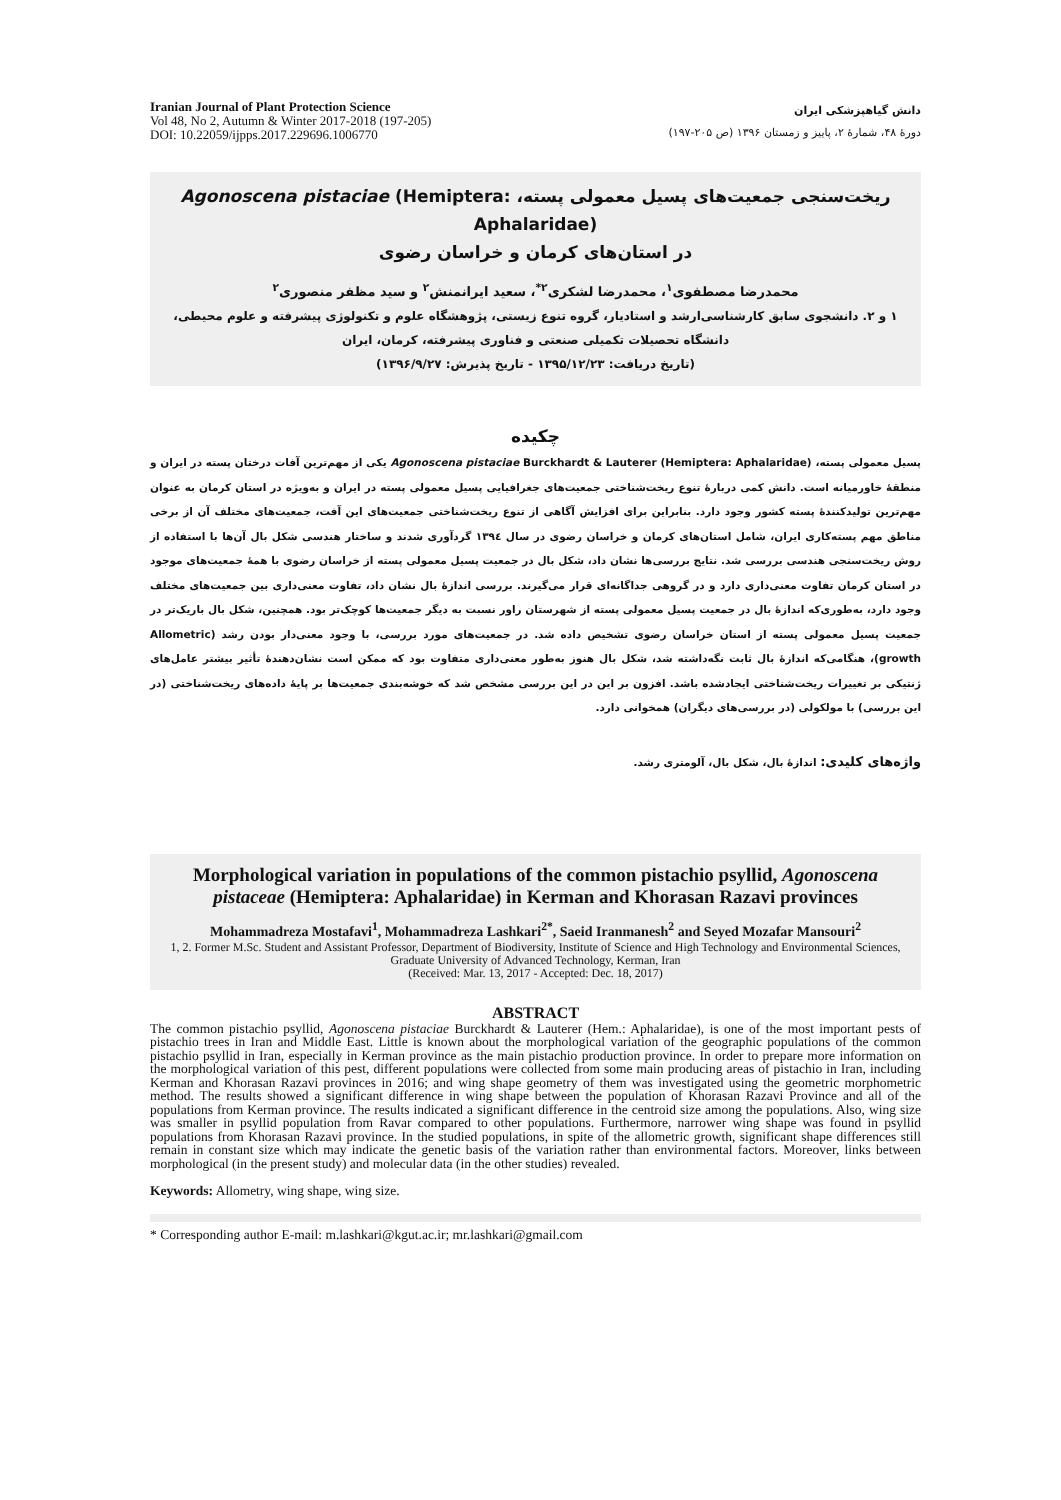Iranian Journal of Plant Protection Science
Vol 48, No 2, Autumn & Winter 2017-2018 (197-205)
DOI: 10.22059/ijpps.2017.229696.1006770
دانش گیاهپزشکی ایران
دورهٔ ۴۸، شمارهٔ ۲، پاییز و زمستان ۱۳۹۶ (ص ۲۰۵-۱۹۷)
ریخت‌سنجی جمعیت‌های پسیل معمولی پسته، Agonoscena pistaciae (Hemiptera: Aphalaridae)
در استان‌های کرمان و خراسان رضوی
محمدرضا مصطفوی<sup>۱</sup>، محمدرضا لشکری<sup>۲*</sup>، سعید ایرانمنش<sup>۲</sup> و سید مظفر منصوری<sup>۲</sup>
۱ و ۲. دانشجوی سابق کارشناسی‌ارشد و استادیار، گروه تنوع زیستی، پژوهشگاه علوم و تکنولوژی پیشرفته و علوم محیطی،
دانشگاه تحصیلات تکمیلی صنعتی و فناوری پیشرفته، کرمان، ایران
(تاریخ دریافت: ۱۳۹۵/۱۲/۲۳ - تاریخ پذیرش: ۱۳۹۶/۹/۲۷)
چکیده
پسیل معمولی پسته، Agonoscena pistaciae Burckhardt & Lauterer (Hemiptera: Aphalaridae) یکی از مهم‌ترین آفات درختان پسته در ایران و منطقهٔ خاورمیانه است. دانش کمی دربارهٔ تنوع ریخت‌شناختی جمعیت‌های جغرافیایی پسیل معمولی پسته در ایران و به‌ویژه در استان کرمان به عنوان مهم‌ترین تولیدکنندهٔ پسته کشور وجود دارد. بنابراین برای افزایش آگاهی از تنوع ریخت‌شناختی جمعیت‌های این آفت، جمعیت‌های مختلف آن از برخی مناطق مهم پسته‌کاری ایران، شامل استان‌های کرمان و خراسان رضوی در سال ۱۳۹٤ گردآوری شدند و ساختار هندسی شکل بال آن‌ها با استفاده از روش ریخت‌سنجی هندسی بررسی شد. نتایج بررسی‌ها نشان داد، شکل بال در جمعیت پسیل معمولی پسته از خراسان رضوی با همهٔ جمعیت‌های موجود در استان کرمان تفاوت معنی‌داری دارد و در گروهی جداگانه‌ای قرار می‌گیرند. بررسی اندازهٔ بال نشان داد، تفاوت معنی‌داری بین جمعیت‌های مختلف وجود دارد، به‌طوری‌که اندازهٔ بال در جمعیت پسیل معمولی پسته از شهرستان راور نسبت به دیگر جمعیت‌ها کوچک‌تر بود. همچنین، شکل بال باریک‌تر در جمعیت پسیل معمولی پسته از استان خراسان رضوی تشخیص داده شد. در جمعیت‌های مورد بررسی، با وجود معنی‌دار بودن رشد (Allometric growth)، هنگامی‌که اندازهٔ بال ثابت نگه‌داشته شد، شکل بال هنوز به‌طور معنی‌داری متفاوت بود که ممکن است نشان‌دهندهٔ تأثیر بیشتر عامل‌های ژنتیکی بر تغییرات ریخت‌شناختی ایجادشده باشد. افزون بر این در این بررسی مشخص شد که خوشه‌بندی جمعیت‌ها بر پایهٔ داده‌های ریخت‌شناختی (در این بررسی) با مولکولی (در بررسی‌های دیگران) همخوانی دارد.
واژه‌های کلیدی: اندازهٔ بال، شکل بال، آلومتری رشد.
Morphological variation in populations of the common pistachio psyllid, Agonoscena pistaceae (Hemiptera: Aphalaridae) in Kerman and Khorasan Razavi provinces
Mohammadreza Mostafavi<sup>1</sup>, Mohammadreza Lashkari<sup>2*</sup>, Saeid Iranmanesh<sup>2</sup> and Seyed Mozafar Mansouri<sup>2</sup>
1, 2. Former M.Sc. Student and Assistant Professor, Department of Biodiversity, Institute of Science and High Technology and Environmental Sciences, Graduate University of Advanced Technology, Kerman, Iran
(Received: Mar. 13, 2017 - Accepted: Dec. 18, 2017)
ABSTRACT
The common pistachio psyllid, Agonoscena pistaciae Burckhardt & Lauterer (Hem.: Aphalaridae), is one of the most important pests of pistachio trees in Iran and Middle East. Little is known about the morphological variation of the geographic populations of the common pistachio psyllid in Iran, especially in Kerman province as the main pistachio production province. In order to prepare more information on the morphological variation of this pest, different populations were collected from some main producing areas of pistachio in Iran, including Kerman and Khorasan Razavi provinces in 2016; and wing shape geometry of them was investigated using the geometric morphometric method. The results showed a significant difference in wing shape between the population of Khorasan Razavi Province and all of the populations from Kerman province. The results indicated a significant difference in the centroid size among the populations. Also, wing size was smaller in psyllid population from Ravar compared to other populations. Furthermore, narrower wing shape was found in psyllid populations from Khorasan Razavi province. In the studied populations, in spite of the allometric growth, significant shape differences still remain in constant size which may indicate the genetic basis of the variation rather than environmental factors. Moreover, links between morphological (in the present study) and molecular data (in the other studies) revealed.
Keywords: Allometry, wing shape, wing size.
* Corresponding author E-mail: m.lashkari@kgut.ac.ir; mr.lashkari@gmail.com